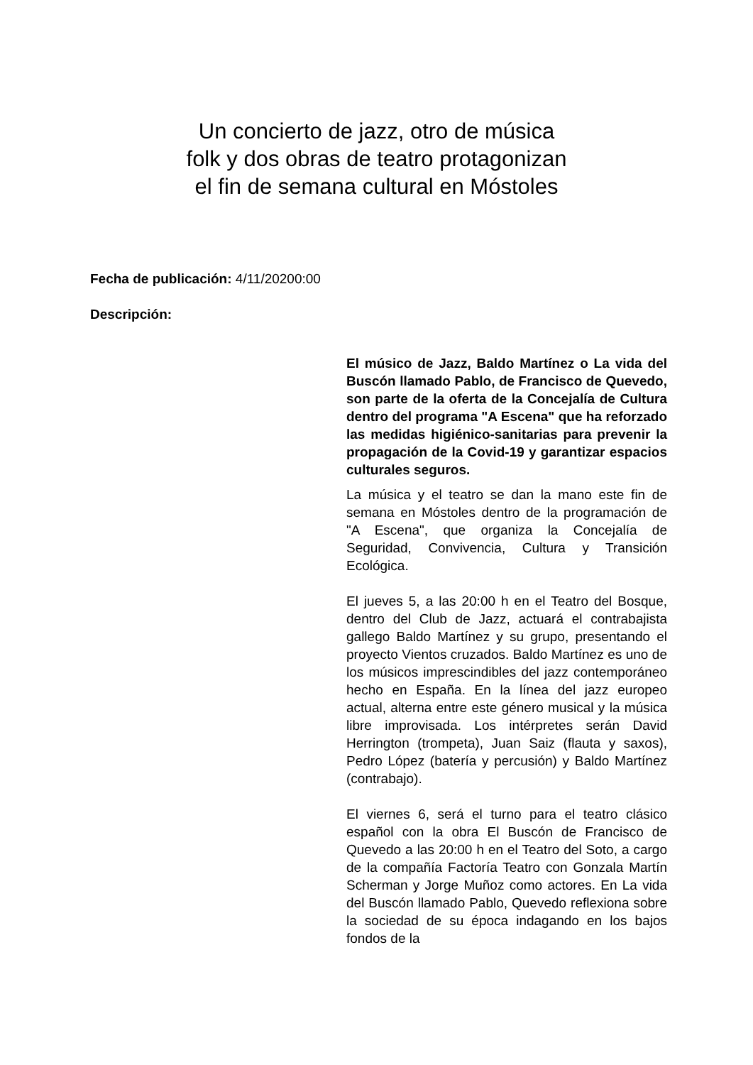Un concierto de jazz, otro de música
folk y dos obras de teatro protagonizan
el fin de semana cultural en Móstoles
Fecha de publicación: 4/11/20200:00
Descripción:
El músico de Jazz, Baldo Martínez o La vida del Buscón llamado Pablo, de Francisco de Quevedo, son parte de la oferta de la Concejalía de Cultura dentro del programa "A Escena" que ha reforzado las medidas higiénico-sanitarias para prevenir la propagación de la Covid-19 y garantizar espacios culturales seguros.
La música y el teatro se dan la mano este fin de semana en Móstoles dentro de la programación de "A Escena", que organiza la Concejalía de Seguridad, Convivencia, Cultura y Transición Ecológica.
El jueves 5, a las 20:00 h en el Teatro del Bosque, dentro del Club de Jazz, actuará el contrabajista gallego Baldo Martínez y su grupo, presentando el proyecto Vientos cruzados. Baldo Martínez es uno de los músicos imprescindibles del jazz contemporáneo hecho en España. En la línea del jazz europeo actual, alterna entre este género musical y la música libre improvisada. Los intérpretes serán David Herrington (trompeta), Juan Saiz (flauta y saxos), Pedro López (batería y percusión) y Baldo Martínez (contrabajo).
El viernes 6, será el turno para el teatro clásico español con la obra El Buscón de Francisco de Quevedo a las 20:00 h en el Teatro del Soto, a cargo de la compañía Factoría Teatro con Gonzala Martín Scherman y Jorge Muñoz como actores. En La vida del Buscón llamado Pablo, Quevedo reflexiona sobre la sociedad de su época indagando en los bajos fondos de la